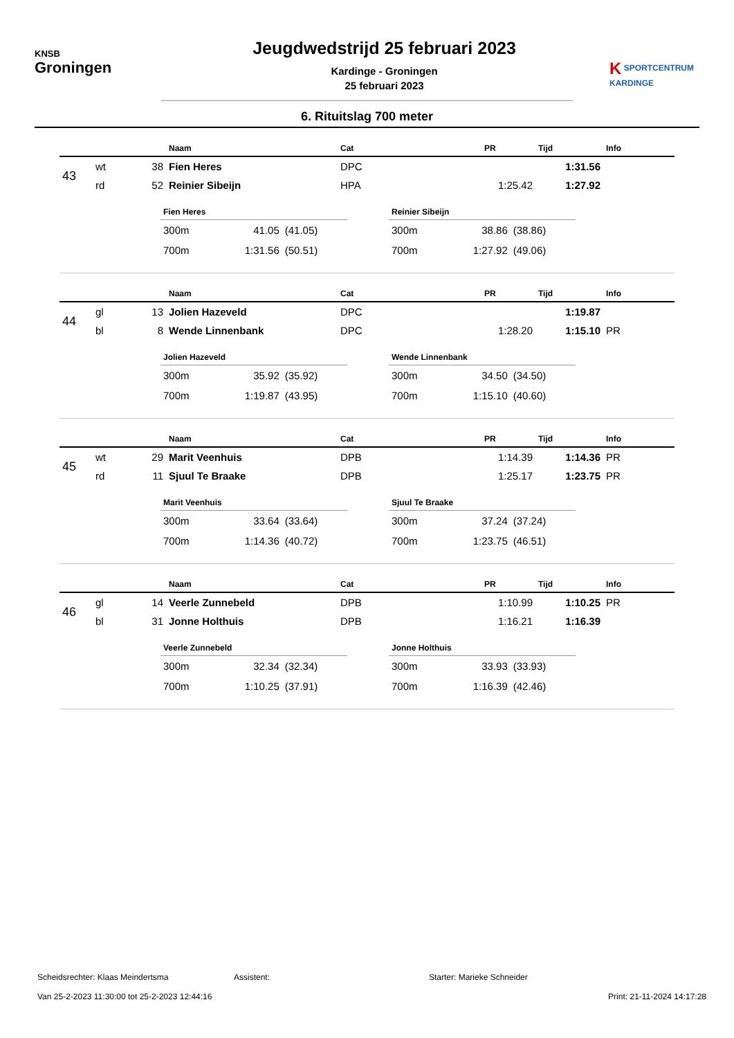KNSB
Groningen
Jeugdwedstrijd 25 februari 2023
Kardinge - Groningen
25 februari 2023
K SPORTCENTRUM
KARDINGE
6. Rituitslag 700 meter
| | | | Naam | Cat | PR | Tijd | Info |
| --- | --- | --- | --- | --- | --- | --- | --- |
| 43 | wt | 38 | Fien Heres | DPC | | 1:31.56 | |
| | rd | 52 | Reinier Sibeijn | HPA | 1:25.42 | 1:27.92 | |
| Fien Heres | | |
| --- | --- | --- |
| 300m | 41.05 | (41.05) |
| 700m | 1:31.56 | (50.51) |
| Reinier Sibeijn | | |
| --- | --- | --- |
| 300m | 38.86 | (38.86) |
| 700m | 1:27.92 | (49.06) |
| | | | Naam | Cat | PR | Tijd | Info |
| --- | --- | --- | --- | --- | --- | --- | --- |
| 44 | gl | 13 | Jolien Hazeveld | DPC | | 1:19.87 | |
| | bl | 8 | Wende Linnenbank | DPC | 1:28.20 | 1:15.10 | PR |
| Jolien Hazeveld | | |
| --- | --- | --- |
| 300m | 35.92 | (35.92) |
| 700m | 1:19.87 | (43.95) |
| Wende Linnenbank | | |
| --- | --- | --- |
| 300m | 34.50 | (34.50) |
| 700m | 1:15.10 | (40.60) |
| | | | Naam | Cat | PR | Tijd | Info |
| --- | --- | --- | --- | --- | --- | --- | --- |
| 45 | wt | 29 | Marit Veenhuis | DPB | 1:14.39 | 1:14.36 | PR |
| | rd | 11 | Sjuul Te Braake | DPB | 1:25.17 | 1:23.75 | PR |
| Marit Veenhuis | | |
| --- | --- | --- |
| 300m | 33.64 | (33.64) |
| 700m | 1:14.36 | (40.72) |
| Sjuul Te Braake | | |
| --- | --- | --- |
| 300m | 37.24 | (37.24) |
| 700m | 1:23.75 | (46.51) |
| | | | Naam | Cat | PR | Tijd | Info |
| --- | --- | --- | --- | --- | --- | --- | --- |
| 46 | gl | 14 | Veerle Zunnebeld | DPB | 1:10.99 | 1:10.25 | PR |
| | bl | 31 | Jonne Holthuis | DPB | 1:16.21 | 1:16.39 | |
| Veerle Zunnebeld | | |
| --- | --- | --- |
| 300m | 32.34 | (32.34) |
| 700m | 1:10.25 | (37.91) |
| Jonne Holthuis | | |
| --- | --- | --- |
| 300m | 33.93 | (33.93) |
| 700m | 1:16.39 | (42.46) |
Scheidsrechter: Klaas Meindertsma Assistent: Starter: Marieke Schneider
Van 25-2-2023 11:30:00 tot 25-2-2023 12:44:16 Print: 21-11-2024 14:17:28